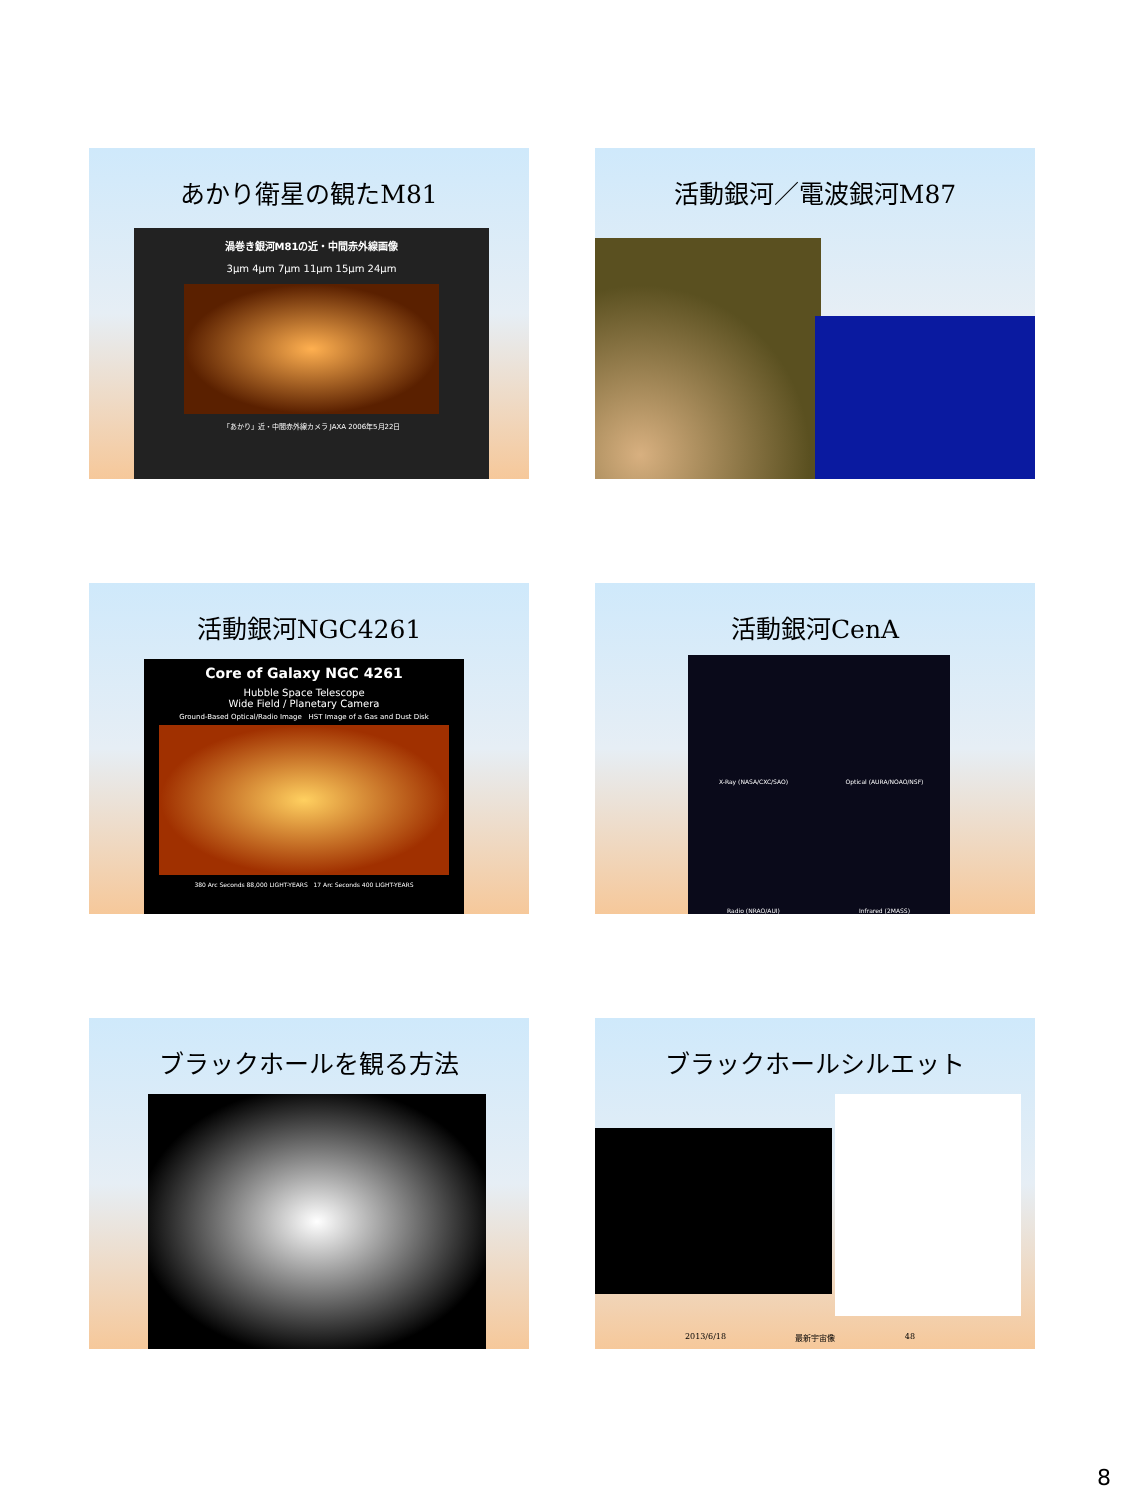あかり衛星の観たM81
渦巻き銀河M81の近・中間赤外線画像
3μm 4μm 7μm 11μm 15μm 24μm
「あかり」近・中間赤外線カメラ JAXA 2006年5月22日
活動銀河／電波銀河M87
活動銀河NGC4261
Core of Galaxy NGC 4261
Hubble Space Telescope
Wide Field / Planetary Camera
Ground-Based Optical/Radio Image HST Image of a Gas and Dust Disk
380 Arc Seconds 88,000 LIGHT-YEARS 17 Arc Seconds 400 LIGHT-YEARS
活動銀河CenA
X-Ray (NASA/CXC/SAO) Optical (AURA/NOAO/NSF) Radio (NRAO/AUI) Infrared (2MASS)
ブラックホールを観る方法
ブラックホールシルエット
2013/6/18 最新宇宙像 48
8